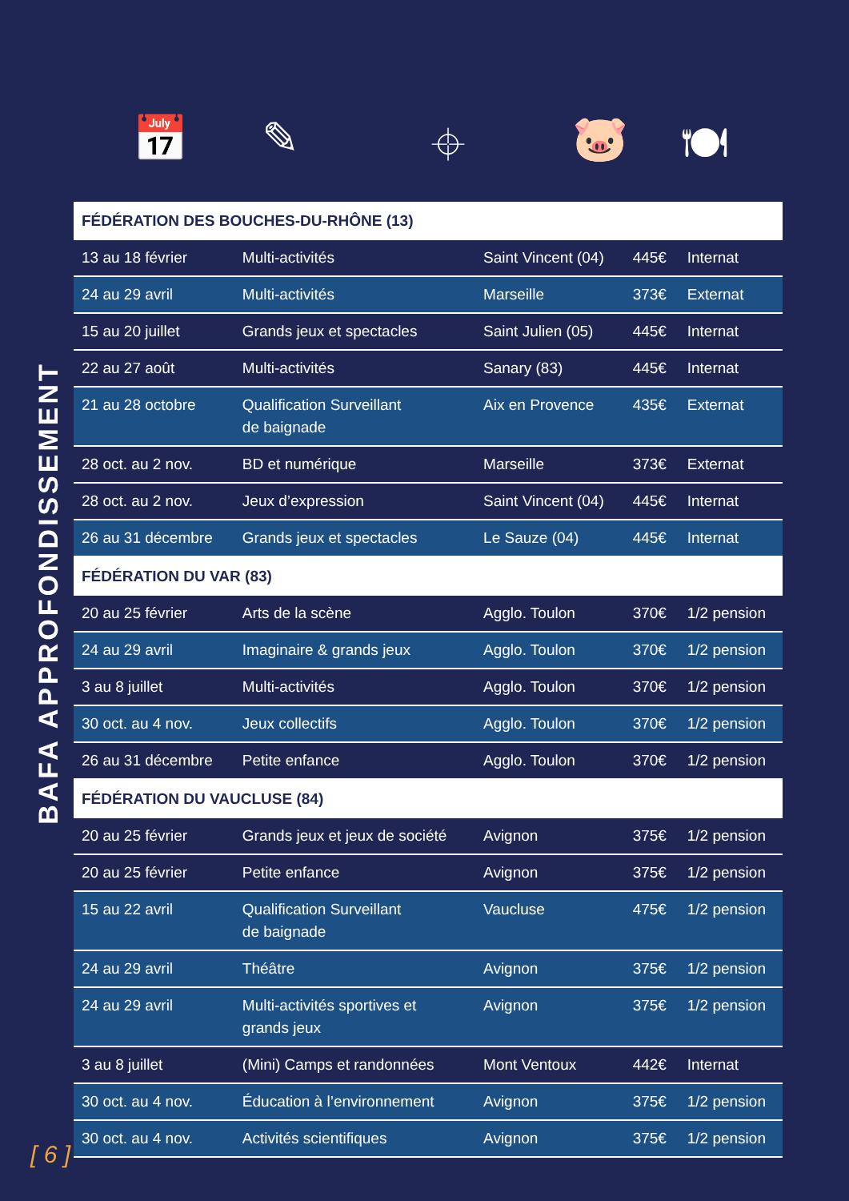📅 ✎ ⌖ 🐷 🍽
BAFA APPROFONDISSEMENT
| FÉDÉRATION DES BOUCHES-DU-RHÔNE (13) | | | | |
| --- | --- | --- | --- | --- |
| 13 au 18 février | Multi-activités | Saint Vincent (04) | 445€ | Internat |
| 24 au 29 avril | Multi-activités | Marseille | 373€ | Externat |
| 15 au 20 juillet | Grands jeux et spectacles | Saint Julien (05) | 445€ | Internat |
| 22 au 27 août | Multi-activités | Sanary (83) | 445€ | Internat |
| 21 au 28 octobre | Qualification Surveillant de baignade | Aix en Provence | 435€ | Externat |
| 28 oct. au 2 nov. | BD et numérique | Marseille | 373€ | Externat |
| 28 oct. au 2 nov. | Jeux d’expression | Saint Vincent (04) | 445€ | Internat |
| 26 au 31 décembre | Grands jeux et spectacles | Le Sauze (04) | 445€ | Internat |
| FÉDÉRATION DU VAR (83) | | | | |
| 20 au 25 février | Arts de la scène | Agglo. Toulon | 370€ | 1/2 pension |
| 24 au 29 avril | Imaginaire & grands jeux | Agglo. Toulon | 370€ | 1/2 pension |
| 3 au 8 juillet | Multi-activités | Agglo. Toulon | 370€ | 1/2 pension |
| 30 oct. au 4 nov. | Jeux collectifs | Agglo. Toulon | 370€ | 1/2 pension |
| 26 au 31 décembre | Petite enfance | Agglo. Toulon | 370€ | 1/2 pension |
| FÉDÉRATION DU VAUCLUSE (84) | | | | |
| 20 au 25 février | Grands jeux et jeux de société | Avignon | 375€ | 1/2 pension |
| 20 au 25 février | Petite enfance | Avignon | 375€ | 1/2 pension |
| 15 au 22 avril | Qualification Surveillant de baignade | Vaucluse | 475€ | 1/2 pension |
| 24 au 29 avril | Théâtre | Avignon | 375€ | 1/2 pension |
| 24 au 29 avril | Multi-activités sportives et grands jeux | Avignon | 375€ | 1/2 pension |
| 3 au 8 juillet | (Mini) Camps et randonnées | Mont Ventoux | 442€ | Internat |
| 30 oct. au 4 nov. | Éducation à l’environnement | Avignon | 375€ | 1/2 pension |
| 30 oct. au 4 nov. | Activités scientifiques | Avignon | 375€ | 1/2 pension |
[ 6 ]